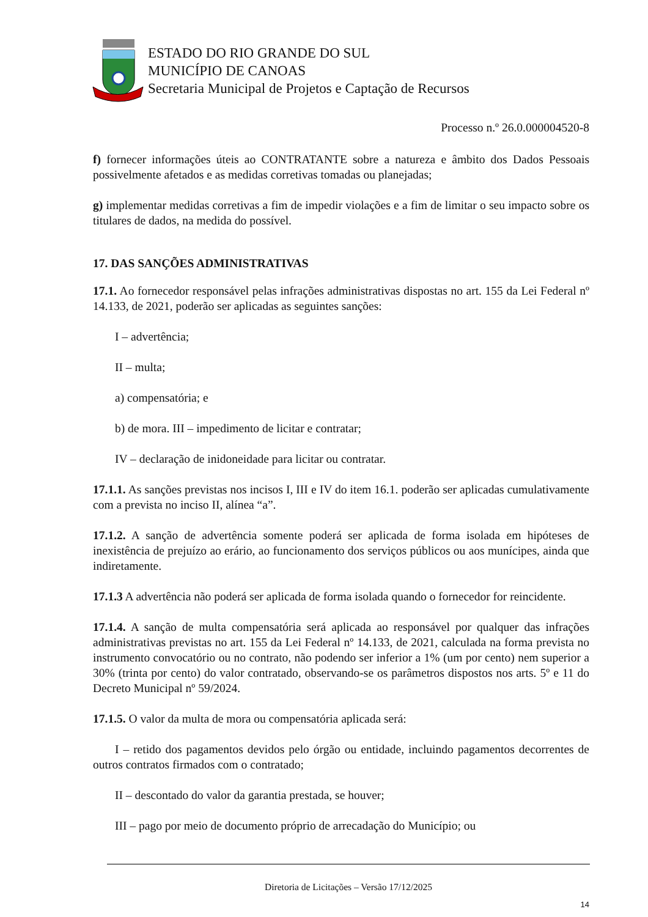ESTADO DO RIO GRANDE DO SUL
MUNICÍPIO DE CANOAS
Secretaria Municipal de Projetos e Captação de Recursos
Processo n.º 26.0.000004520-8
f) fornecer informações úteis ao CONTRATANTE sobre a natureza e âmbito dos Dados Pessoais possivelmente afetados e as medidas corretivas tomadas ou planejadas;
g) implementar medidas corretivas a fim de impedir violações e a fim de limitar o seu impacto sobre os titulares de dados, na medida do possível.
17. DAS SANÇÕES ADMINISTRATIVAS
17.1. Ao fornecedor responsável pelas infrações administrativas dispostas no art. 155 da Lei Federal nº 14.133, de 2021, poderão ser aplicadas as seguintes sanções:
I – advertência;
II – multa;
a) compensatória; e
b) de mora. III – impedimento de licitar e contratar;
IV – declaração de inidoneidade para licitar ou contratar.
17.1.1. As sanções previstas nos incisos I, III e IV do item 16.1. poderão ser aplicadas cumulativamente com a prevista no inciso II, alínea “a”.
17.1.2. A sanção de advertência somente poderá ser aplicada de forma isolada em hipóteses de inexistência de prejuízo ao erário, ao funcionamento dos serviços públicos ou aos munícipes, ainda que indiretamente.
17.1.3 A advertência não poderá ser aplicada de forma isolada quando o fornecedor for reincidente.
17.1.4. A sanção de multa compensatória será aplicada ao responsável por qualquer das infrações administrativas previstas no art. 155 da Lei Federal nº 14.133, de 2021, calculada na forma prevista no instrumento convocatório ou no contrato, não podendo ser inferior a 1% (um por cento) nem superior a 30% (trinta por cento) do valor contratado, observando-se os parâmetros dispostos nos arts. 5º e 11 do Decreto Municipal nº 59/2024.
17.1.5. O valor da multa de mora ou compensatória aplicada será:
I – retido dos pagamentos devidos pelo órgão ou entidade, incluindo pagamentos decorrentes de outros contratos firmados com o contratado;
II – descontado do valor da garantia prestada, se houver;
III – pago por meio de documento próprio de arrecadação do Município; ou
Diretoria de Licitações – Versão 17/12/2025
14